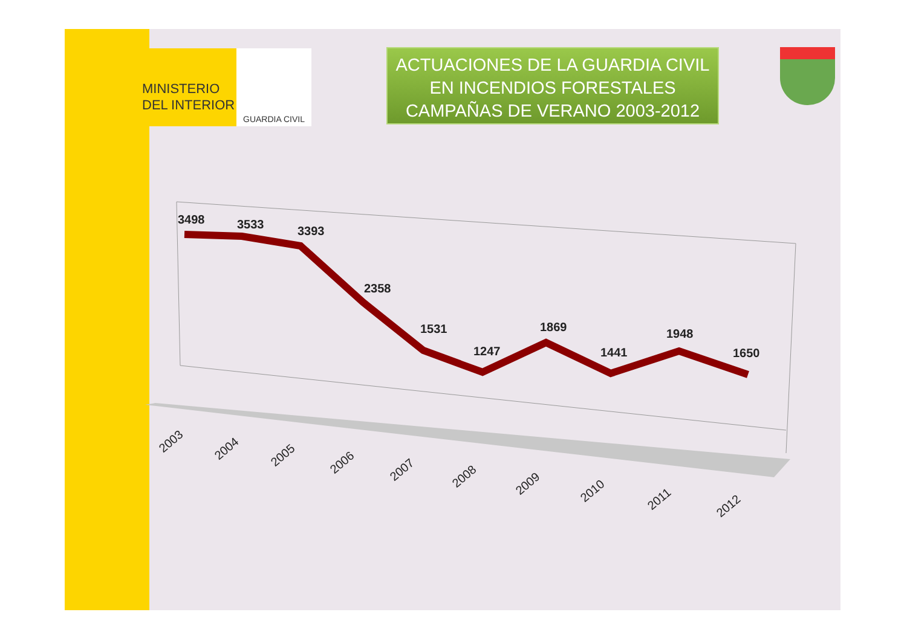MINISTERIO
DEL INTERIOR
GUARDIA CIVIL
ACTUACIONES DE LA GUARDIA CIVIL
EN INCENDIOS FORESTALES
CAMPAÑAS DE VERANO 2003-2012
3498
3533
3393
2358
1531
1247
1869
1441
1948
1650
2003
2004
2005
2006
2007
2008
2009
2010
2011
2012